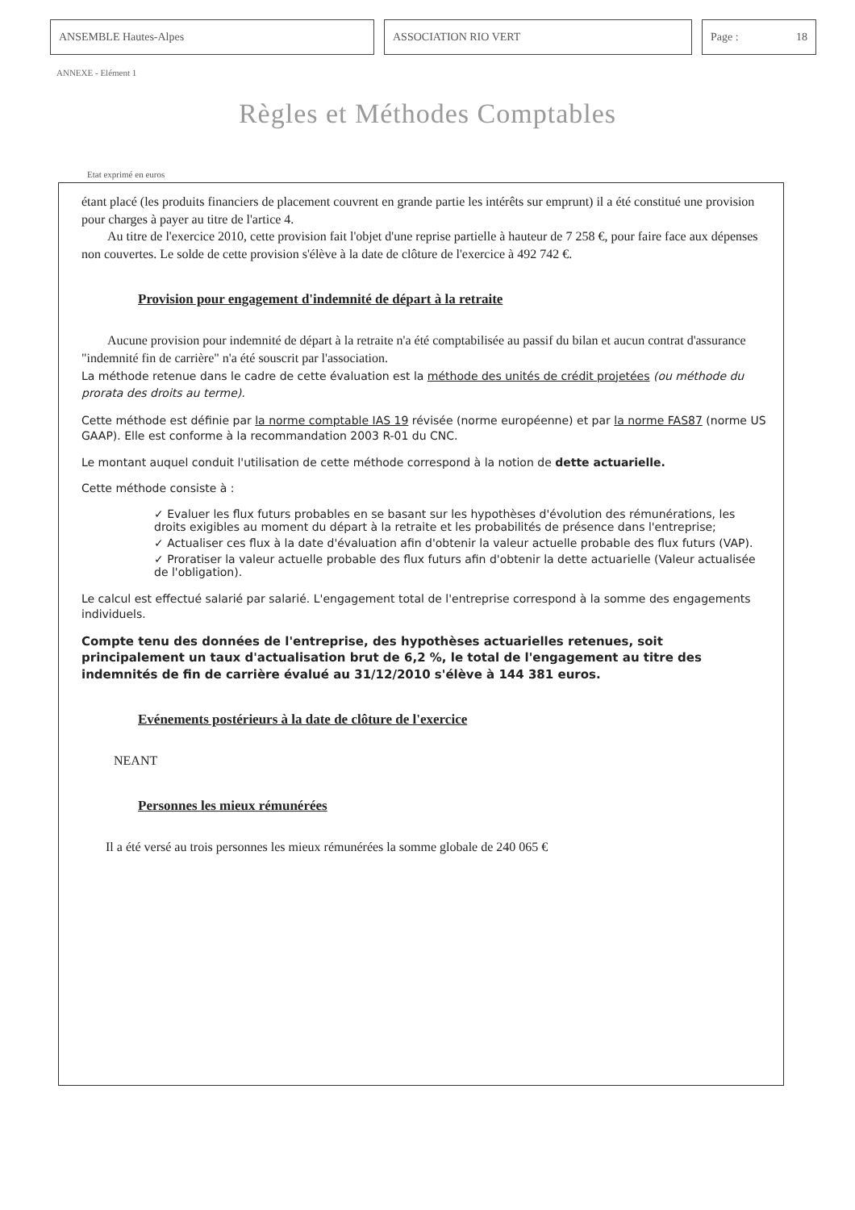ANSEMBLE Hautes-Alpes ASSOCIATION RIO VERT Page : 18
ANNEXE - Elément 1
Règles et Méthodes Comptables
Etat exprimé en euros
étant placé (les produits financiers de placement couvrent en grande partie les intérêts sur emprunt) il a été constitué une provision pour charges à payer au titre de l'artice 4.
Au titre de l'exercice 2010, cette provision fait l'objet d'une reprise partielle à hauteur de 7 258 €, pour faire face aux dépenses non couvertes. Le solde de cette provision s'élève à la date de clôture de l'exercice à 492 742 €.
Provision pour engagement d'indemnité de départ à la retraite
Aucune provision pour indemnité de départ à la retraite n'a été comptabilisée au passif du bilan et aucun contrat d'assurance "indemnité fin de carrière" n'a été souscrit par l'association.
La méthode retenue dans le cadre de cette évaluation est la méthode des unités de crédit projetées (ou méthode du prorata des droits au terme).
Cette méthode est définie par la norme comptable IAS 19 révisée (norme européenne) et par la norme FAS87 (norme US GAAP). Elle est conforme à la recommandation 2003 R-01 du CNC.
Le montant auquel conduit l'utilisation de cette méthode correspond à la notion de dette actuarielle.
Cette méthode consiste à :
✓ Evaluer les flux futurs probables en se basant sur les hypothèses d'évolution des rémunérations, les droits exigibles au moment du départ à la retraite et les probabilités de présence dans l'entreprise;
✓ Actualiser ces flux à la date d'évaluation afin d'obtenir la valeur actuelle probable des flux futurs (VAP).
✓ Proratiser la valeur actuelle probable des flux futurs afin d'obtenir la dette actuarielle (Valeur actualisée de l'obligation).
Le calcul est effectué salarié par salarié. L'engagement total de l'entreprise correspond à la somme des engagements individuels.
Compte tenu des données de l'entreprise, des hypothèses actuarielles retenues, soit principalement un taux d'actualisation brut de 6,2 %, le total de l'engagement au titre des indemnités de fin de carrière évalué au 31/12/2010 s'élève à 144 381 euros.
Evénements postérieurs à la date de clôture de l'exercice
NEANT
Personnes les mieux rémunérées
Il a été versé au trois personnes les mieux rémunérées la somme globale de 240 065 €